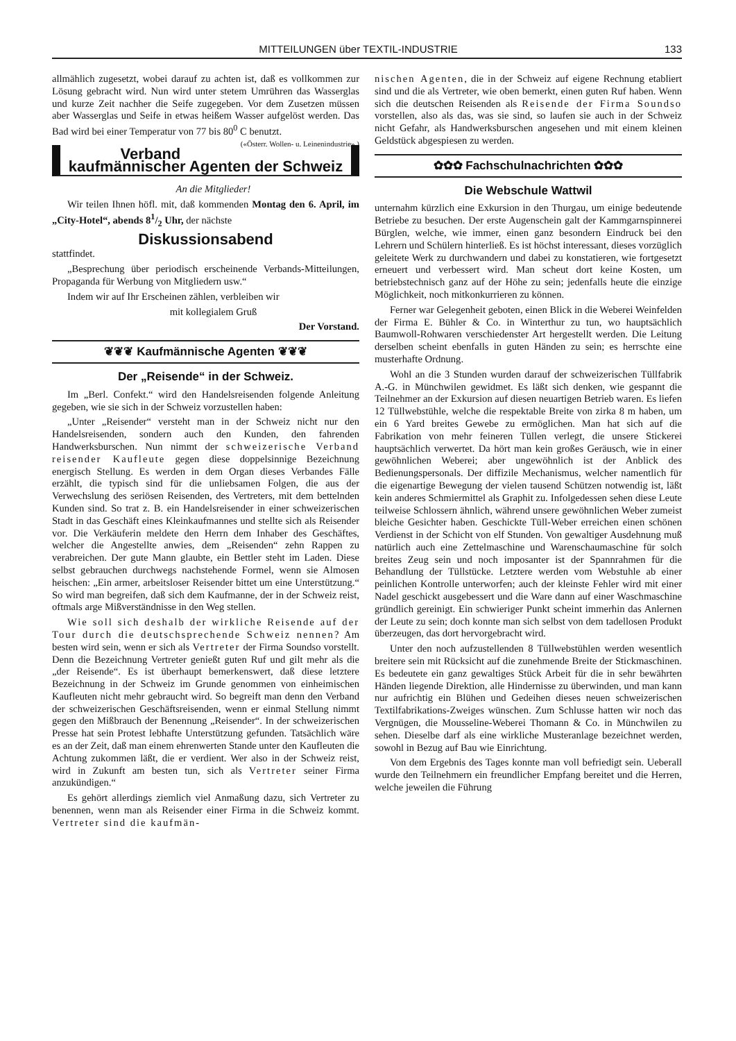MITTEILUNGEN über TEXTIL-INDUSTRIE 133
allmählich zugesetzt, wobei darauf zu achten ist, daß es vollkommen zur Lösung gebracht wird. Nun wird unter stetem Umrühren das Wasserglas und kurze Zeit nachher die Seife zugegeben. Vor dem Zusetzen müssen aber Wasserglas und Seife in etwas heißem Wasser aufgelöst werden. Das Bad wird bei einer Temperatur von 77 bis 80<sup>0</sup> C benutzt. («Österr. Wollen- u. Leinenindustrie».)
Verband kaufmännischer Agenten der Schweiz
An die Mitglieder!
Wir teilen Ihnen höfl. mit, daß kommenden Montag den 6. April, im „City-Hotel“, abends 81/2 Uhr, der nächste
Diskussionsabend
stattfindet.
„Besprechung über periodisch erscheinende Verbands-Mitteilungen, Propaganda für Werbung von Mitgliedern usw.“
Indem wir auf Ihr Erscheinen zählen, verbleiben wir
mit kollegialem Gruß
Der Vorstand.
❦❦❦ Kaufmännische Agenten ❦❦❦
Der „Reisende“ in der Schweiz.
Im „Berl. Confekt.“ wird den Handelsreisenden folgende Anleitung gegeben, wie sie sich in der Schweiz vorzustellen haben:
„Unter „Reisender“ versteht man in der Schweiz nicht nur den Handelsreisenden, sondern auch den Kunden, den fahrenden Handwerksburschen. Nun nimmt der schweizerische Verband reisender Kaufleute gegen diese doppelsinnige Bezeichnung energisch Stellung. Es werden in dem Organ dieses Verbandes Fälle erzählt, die typisch sind für die unliebsamen Folgen, die aus der Verwechslung des seriösen Reisenden, des Vertreters, mit dem bettelnden Kunden sind. So trat z. B. ein Handelsreisender in einer schweizerischen Stadt in das Geschäft eines Kleinkaufmannes und stellte sich als Reisender vor. Die Verkäuferin meldete den Herrn dem Inhaber des Geschäftes, welcher die Angestellte anwies, dem „Reisenden“ zehn Rappen zu verabreichen. Der gute Mann glaubte, ein Bettler steht im Laden. Diese selbst gebrauchen durchwegs nachstehende Formel, wenn sie Almosen heischen: „Ein armer, arbeitsloser Reisender bittet um eine Unterstützung.“ So wird man begreifen, daß sich dem Kaufmanne, der in der Schweiz reist, oftmals arge Mißverständnisse in den Weg stellen.
Wie soll sich deshalb der wirkliche Reisende auf der Tour durch die deutschsprechende Schweiz nennen? Am besten wird sein, wenn er sich als Vertreter der Firma Soundso vorstellt. Denn die Bezeichnung Vertreter genießt guten Ruf und gilt mehr als die „der Reisende“. Es ist überhaupt bemerkenswert, daß diese letztere Bezeichnung in der Schweiz im Grunde genommen von einheimischen Kaufleuten nicht mehr gebraucht wird. So begreift man denn den Verband der schweizerischen Geschäftsreisenden, wenn er einmal Stellung nimmt gegen den Mißbrauch der Benennung „Reisender“. In der schweizerischen Presse hat sein Protest lebhafte Unterstützung gefunden. Tatsächlich wäre es an der Zeit, daß man einem ehrenwerten Stande unter den Kaufleuten die Achtung zukommen läßt, die er verdient. Wer also in der Schweiz reist, wird in Zukunft am besten tun, sich als Vertreter seiner Firma anzukündigen.“
Es gehört allerdings ziemlich viel Anmaßung dazu, sich Vertreter zu benennen, wenn man als Reisender einer Firma in die Schweiz kommt. Vertreter sind die kaufmän-
nischen Agenten, die in der Schweiz auf eigene Rechnung etabliert sind und die als Vertreter, wie oben bemerkt, einen guten Ruf haben. Wenn sich die deutschen Reisenden als Reisende der Firma Soundso vorstellen, also als das, was sie sind, so laufen sie auch in der Schweiz nicht Gefahr, als Handwerksburschen angesehen und mit einem kleinen Geldstück abgespiesen zu werden.
✿✿✿ Fachschulnachrichten ✿✿✿
Die Webschule Wattwil
unternahm kürzlich eine Exkursion in den Thurgau, um einige bedeutende Betriebe zu besuchen. Der erste Augenschein galt der Kammgarnspinnerei Bürglen, welche, wie immer, einen ganz besondern Eindruck bei den Lehrern und Schülern hinterließ. Es ist höchst interessant, dieses vorzüglich geleitete Werk zu durchwandern und dabei zu konstatieren, wie fortgesetzt erneuert und verbessert wird. Man scheut dort keine Kosten, um betriebstechnisch ganz auf der Höhe zu sein; jedenfalls heute die einzige Möglichkeit, noch mitkonkurrieren zu können.
Ferner war Gelegenheit geboten, einen Blick in die Weberei Weinfelden der Firma E. Bühler & Co. in Winterthur zu tun, wo hauptsächlich Baumwoll-Rohwaren verschiedenster Art hergestellt werden. Die Leitung derselben scheint ebenfalls in guten Händen zu sein; es herrschte eine musterhafte Ordnung.
Wohl an die 3 Stunden wurden darauf der schweizerischen Tüllfabrik A.-G. in Münchwilen gewidmet. Es läßt sich denken, wie gespannt die Teilnehmer an der Exkursion auf diesen neuartigen Betrieb waren. Es liefen 12 Tüllwebstühle, welche die respektable Breite von zirka 8 m haben, um ein 6 Yard breites Gewebe zu ermöglichen. Man hat sich auf die Fabrikation von mehr feineren Tüllen verlegt, die unsere Stickerei hauptsächlich verwertet. Da hört man kein großes Geräusch, wie in einer gewöhnlichen Weberei; aber ungewöhnlich ist der Anblick des Bedienungspersonals. Der diffizile Mechanismus, welcher namentlich für die eigenartige Bewegung der vielen tausend Schützen notwendig ist, läßt kein anderes Schmiermittel als Graphit zu. Infolgedessen sehen diese Leute teilweise Schlossern ähnlich, während unsere gewöhnlichen Weber zumeist bleiche Gesichter haben. Geschickte Tüll-Weber erreichen einen schönen Verdienst in der Schicht von elf Stunden. Von gewaltiger Ausdehnung muß natürlich auch eine Zettelmaschine und Warenschaumaschine für solch breites Zeug sein und noch imposanter ist der Spannrahmen für die Behandlung der Tüllstücke. Letztere werden vom Webstuhle ab einer peinlichen Kontrolle unterworfen; auch der kleinste Fehler wird mit einer Nadel geschickt ausgebessert und die Ware dann auf einer Waschmaschine gründlich gereinigt. Ein schwieriger Punkt scheint immerhin das Anlernen der Leute zu sein; doch konnte man sich selbst von dem tadellosen Produkt überzeugen, das dort hervorgebracht wird.
Unter den noch aufzustellenden 8 Tüllwebstühlen werden wesentlich breitere sein mit Rücksicht auf die zunehmende Breite der Stickmaschinen. Es bedeutete ein ganz gewaltiges Stück Arbeit für die in sehr bewährten Händen liegende Direktion, alle Hindernisse zu überwinden, und man kann nur aufrichtig ein Blühen und Gedeihen dieses neuen schweizerischen Textilfabrikations-Zweiges wünschen. Zum Schlusse hatten wir noch das Vergnügen, die Mousseline-Weberei Thomann & Co. in Münchwilen zu sehen. Dieselbe darf als eine wirkliche Musteranlage bezeichnet werden, sowohl in Bezug auf Bau wie Einrichtung.
Von dem Ergebnis des Tages konnte man voll befriedigt sein. Ueberall wurde den Teilnehmern ein freundlicher Empfang bereitet und die Herren, welche jeweilen die Führung